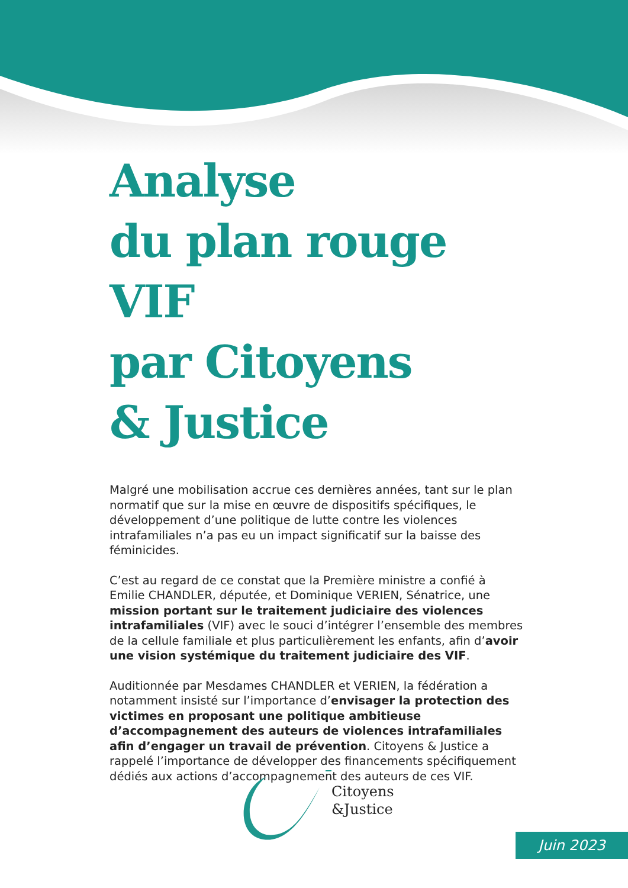Analyse
du plan rouge VIF
par Citoyens
& Justice
Malgré une mobilisation accrue ces dernières années, tant sur le plan normatif que sur la mise en œuvre de dispositifs spécifiques, le développement d’une politique de lutte contre les violences intrafamiliales n’a pas eu un impact significatif sur la baisse des féminicides.
C’est au regard de ce constat que la Première ministre a confié à Emilie CHANDLER, députée, et Dominique VERIEN, Sénatrice, une mission portant sur le traitement judiciaire des violences intrafamiliales (VIF) avec le souci d’intégrer l’ensemble des membres de la cellule familiale et plus particulièrement les enfants, afin d’avoir une vision systémique du traitement judiciaire des VIF.
Auditionnée par Mesdames CHANDLER et VERIEN, la fédération a notamment insisté sur l’importance d’envisager la protection des victimes en proposant une politique ambitieuse d’accompagnement des auteurs de violences intrafamiliales afin d’engager un travail de prévention. Citoyens & Justice a rappelé l’importance de développer des financements spécifiquement dédiés aux actions d’accompagnement des auteurs de ces VIF.
Citoyens
&Justice
Juin 2023